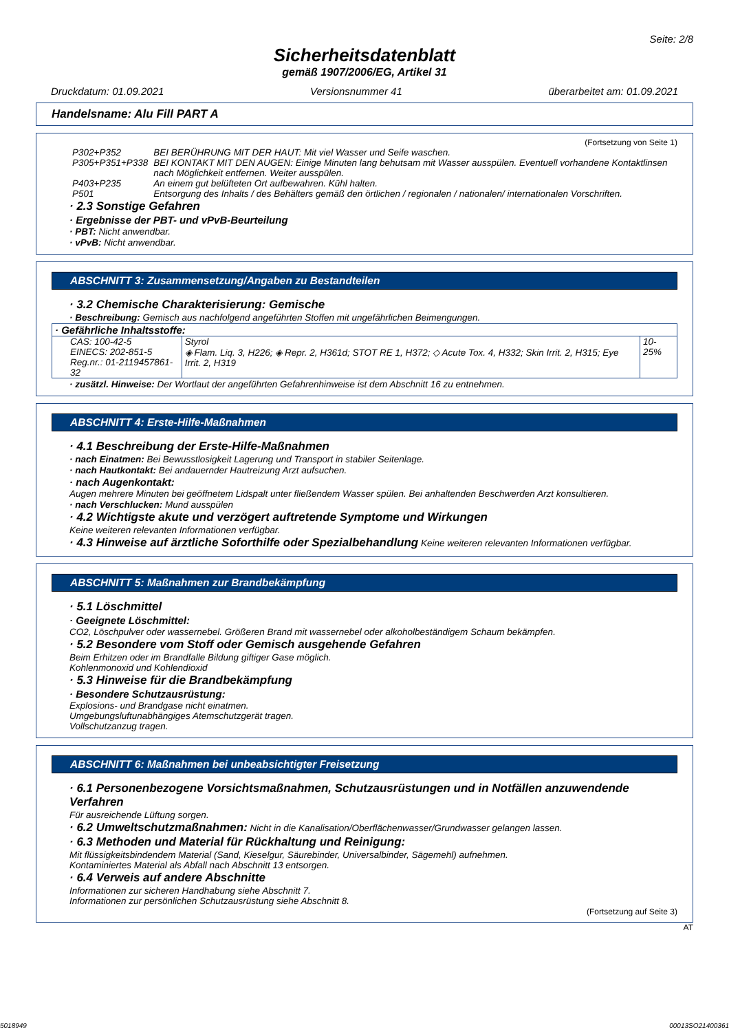Seite: 2/8
Sicherheitsdatenblatt
gemäß 1907/2006/EG, Artikel 31
Druckdatum: 01.09.2021 Versionsnummer 41 überarbeitet am: 01.09.2021
Handelsname: Alu Fill PART A
(Fortsetzung von Seite 1)
| P302+P352 | BEI BERÜHRUNG MIT DER HAUT: Mit viel Wasser und Seife waschen. |
| P305+P351+P338 | BEI KONTAKT MIT DEN AUGEN: Einige Minuten lang behutsam mit Wasser ausspülen. Eventuell vorhandene Kontaktlinsen nach Möglichkeit entfernen. Weiter ausspülen. |
| P403+P235 | An einem gut belüfteten Ort aufbewahren. Kühl halten. |
| P501 | Entsorgung des Inhalts / des Behälters gemäß den örtlichen / regionalen / nationalen/ internationalen Vorschriften. |
· 2.3 Sonstige Gefahren
· Ergebnisse der PBT- und vPvB-Beurteilung
· PBT: Nicht anwendbar.
· vPvB: Nicht anwendbar.
ABSCHNITT 3: Zusammensetzung/Angaben zu Bestandteilen
· 3.2 Chemische Charakterisierung: Gemische
· Beschreibung: Gemisch aus nachfolgend angeführten Stoffen mit ungefährlichen Beimengungen.
| · Gefährliche Inhaltsstoffe: | | |
| CAS: 100-42-5 EINECS: 202-851-5 Reg.nr.: 01-2119457861-32 | Styrol ◈ Flam. Liq. 3, H226; ◈ Repr. 2, H361d; STOT RE 1, H372; ◇ Acute Tox. 4, H332; Skin Irrit. 2, H315; Eye Irrit. 2, H319 | 10-25% |
· zusätzl. Hinweise: Der Wortlaut der angeführten Gefahrenhinweise ist dem Abschnitt 16 zu entnehmen.
ABSCHNITT 4: Erste-Hilfe-Maßnahmen
· 4.1 Beschreibung der Erste-Hilfe-Maßnahmen
· nach Einatmen: Bei Bewusstlosigkeit Lagerung und Transport in stabiler Seitenlage.
· nach Hautkontakt: Bei andauernder Hautreizung Arzt aufsuchen.
· nach Augenkontakt:
Augen mehrere Minuten bei geöffnetem Lidspalt unter fließendem Wasser spülen. Bei anhaltenden Beschwerden Arzt konsultieren.
· nach Verschlucken: Mund ausspülen
· 4.2 Wichtigste akute und verzögert auftretende Symptome und Wirkungen
Keine weiteren relevanten Informationen verfügbar.
· 4.3 Hinweise auf ärztliche Soforthilfe oder Spezialbehandlung Keine weiteren relevanten Informationen verfügbar.
ABSCHNITT 5: Maßnahmen zur Brandbekämpfung
· 5.1 Löschmittel
· Geeignete Löschmittel:
CO2, Löschpulver oder wassernebel. Größeren Brand mit wassernebel oder alkoholbeständigem Schaum bekämpfen.
· 5.2 Besondere vom Stoff oder Gemisch ausgehende Gefahren
Beim Erhitzen oder im Brandfalle Bildung giftiger Gase möglich.
Kohlenmonoxid und Kohlendioxid
· 5.3 Hinweise für die Brandbekämpfung
· Besondere Schutzausrüstung:
Explosions- und Brandgase nicht einatmen.
Umgebungsluftunabhängiges Atemschutzgerät tragen.
Vollschutzanzug tragen.
ABSCHNITT 6: Maßnahmen bei unbeabsichtigter Freisetzung
· 6.1 Personenbezogene Vorsichtsmaßnahmen, Schutzausrüstungen und in Notfällen anzuwendende Verfahren
Für ausreichende Lüftung sorgen.
· 6.2 Umweltschutzmaßnahmen: Nicht in die Kanalisation/Oberflächenwasser/Grundwasser gelangen lassen.
· 6.3 Methoden und Material für Rückhaltung und Reinigung:
Mit flüssigkeitsbindendem Material (Sand, Kieselgur, Säurebinder, Universalbinder, Sägemehl) aufnehmen.
Kontaminiertes Material als Abfall nach Abschnitt 13 entsorgen.
· 6.4 Verweis auf andere Abschnitte
Informationen zur sicheren Handhabung siehe Abschnitt 7.
Informationen zur persönlichen Schutzausrüstung siehe Abschnitt 8.
(Fortsetzung auf Seite 3)
AT
5018949 00013SO21400361